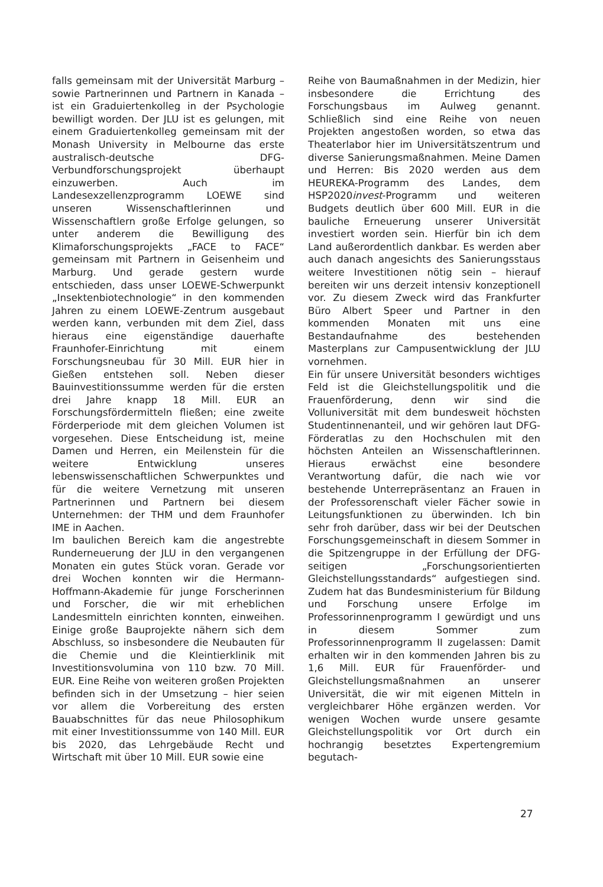falls gemeinsam mit der Universität Marburg – sowie Partnerinnen und Partnern in Kanada – ist ein Graduiertenkolleg in der Psychologie bewilligt worden. Der JLU ist es gelungen, mit einem Graduiertenkolleg gemeinsam mit der Monash University in Melbourne das erste australisch-deutsche DFG-Verbundforschungsprojekt überhaupt einzuwerben. Auch im Landesexzellenzprogramm LOEWE sind unseren Wissenschaftlerinnen und Wissenschaftlern große Erfolge gelungen, so unter anderem die Bewilligung des Klimaforschungsprojekts „FACE to FACE“ gemeinsam mit Partnern in Geisenheim und Marburg. Und gerade gestern wurde entschieden, dass unser LOEWE-Schwerpunkt „Insektenbiotechnologie“ in den kommenden Jahren zu einem LOEWE-Zentrum ausgebaut werden kann, verbunden mit dem Ziel, dass hieraus eine eigenständige dauerhafte Fraunhofer-Einrichtung mit einem Forschungsneubau für 30 Mill. EUR hier in Gießen entstehen soll. Neben dieser Bauinvestitionssumme werden für die ersten drei Jahre knapp 18 Mill. EUR an Forschungsfördermitteln fließen; eine zweite Förderperiode mit dem gleichen Volumen ist vorgesehen. Diese Entscheidung ist, meine Damen und Herren, ein Meilenstein für die weitere Entwicklung unseres lebenswissenschaftlichen Schwerpunktes und für die weitere Vernetzung mit unseren Partnerinnen und Partnern bei diesem Unternehmen: der THM und dem Fraunhofer IME in Aachen.
Im baulichen Bereich kam die angestrebte Runderneuerung der JLU in den vergangenen Monaten ein gutes Stück voran. Gerade vor drei Wochen konnten wir die Hermann-Hoffmann-Akademie für junge Forscherinnen und Forscher, die wir mit erheblichen Landesmitteln einrichten konnten, einweihen. Einige große Bauprojekte nähern sich dem Abschluss, so insbesondere die Neubauten für die Chemie und die Kleintierklinik mit Investitionsvolumina von 110 bzw. 70 Mill. EUR. Eine Reihe von weiteren großen Projekten befinden sich in der Umsetzung – hier seien vor allem die Vorbereitung des ersten Bauabschnittes für das neue Philosophikum mit einer Investitionssumme von 140 Mill. EUR bis 2020, das Lehrgebäude Recht und Wirtschaft mit über 10 Mill. EUR sowie eine
Reihe von Baumaßnahmen in der Medizin, hier insbesondere die Errichtung des Forschungsbaus im Aulweg genannt. Schließlich sind eine Reihe von neuen Projekten angestoßen worden, so etwa das Theaterlabor hier im Universitätszentrum und diverse Sanierungsmaßnahmen. Meine Damen und Herren: Bis 2020 werden aus dem HEUREKA-Programm des Landes, dem HSP2020invest-Programm und weiteren Budgets deutlich über 600 Mill. EUR in die bauliche Erneuerung unserer Universität investiert worden sein. Hierfür bin ich dem Land außerordentlich dankbar. Es werden aber auch danach angesichts des Sanierungsstaus weitere Investitionen nötig sein – hierauf bereiten wir uns derzeit intensiv konzeptionell vor. Zu diesem Zweck wird das Frankfurter Büro Albert Speer und Partner in den kommenden Monaten mit uns eine Bestandaufnahme des bestehenden Masterplans zur Campusentwicklung der JLU vornehmen.
Ein für unsere Universität besonders wichtiges Feld ist die Gleichstellungspolitik und die Frauenförderung, denn wir sind die Volluniversität mit dem bundesweit höchsten Studentinnenanteil, und wir gehören laut DFG-Förderatlas zu den Hochschulen mit den höchsten Anteilen an Wissenschaftlerinnen. Hieraus erwächst eine besondere Verantwortung dafür, die nach wie vor bestehende Unterrepräsentanz an Frauen in der Professorenschaft vieler Fächer sowie in Leitungsfunktionen zu überwinden. Ich bin sehr froh darüber, dass wir bei der Deutschen Forschungsgemeinschaft in diesem Sommer in die Spitzengruppe in der Erfüllung der DFG-seitigen „Forschungsorientierten Gleichstellungsstandards“ aufgestiegen sind. Zudem hat das Bundesministerium für Bildung und Forschung unsere Erfolge im Professorinnenprogramm I gewürdigt und uns in diesem Sommer zum Professorinnenprogramm II zugelassen: Damit erhalten wir in den kommenden Jahren bis zu 1,6 Mill. EUR für Frauenförder- und Gleichstellungsmaßnahmen an unserer Universität, die wir mit eigenen Mitteln in vergleichbarer Höhe ergänzen werden. Vor wenigen Wochen wurde unsere gesamte Gleichstellungspolitik vor Ort durch ein hochrangig besetztes Expertengremium begutach-
27